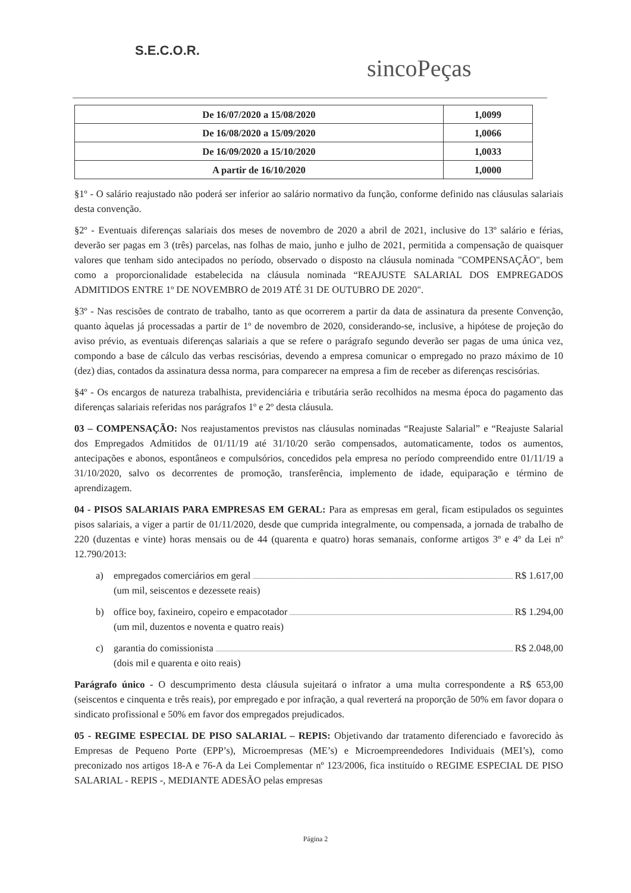S.E.C.O.R.
sincoPeças
| De 16/07/2020 a 15/08/2020 | 1,0099 |
| De 16/08/2020 a 15/09/2020 | 1,0066 |
| De 16/09/2020 a 15/10/2020 | 1,0033 |
| A partir de 16/10/2020 | 1,0000 |
§1º - O salário reajustado não poderá ser inferior ao salário normativo da função, conforme definido nas cláusulas salariais desta convenção.
§2º - Eventuais diferenças salariais dos meses de novembro de 2020 a abril de 2021, inclusive do 13º salário e férias, deverão ser pagas em 3 (três) parcelas, nas folhas de maio, junho e julho de 2021, permitida a compensação de quaisquer valores que tenham sido antecipados no período, observado o disposto na cláusula nominada "COMPENSAÇÃO", bem como a proporcionalidade estabelecida na cláusula nominada “REAJUSTE SALARIAL DOS EMPREGADOS ADMITIDOS ENTRE 1º DE NOVEMBRO de 2019 ATÉ 31 DE OUTUBRO DE 2020".
§3º - Nas rescisões de contrato de trabalho, tanto as que ocorrerem a partir da data de assinatura da presente Convenção, quanto àquelas já processadas a partir de 1º de novembro de 2020, considerando-se, inclusive, a hipótese de projeção do aviso prévio, as eventuais diferenças salariais a que se refere o parágrafo segundo deverão ser pagas de uma única vez, compondo a base de cálculo das verbas rescisórias, devendo a empresa comunicar o empregado no prazo máximo de 10 (dez) dias, contados da assinatura dessa norma, para comparecer na empresa a fim de receber as diferenças rescisórias.
§4º - Os encargos de natureza trabalhista, previdenciária e tributária serão recolhidos na mesma época do pagamento das diferenças salariais referidas nos parágrafos 1º e 2º desta cláusula.
03 – COMPENSAÇÃO: Nos reajustamentos previstos nas cláusulas nominadas “Reajuste Salarial” e “Reajuste Salarial dos Empregados Admitidos de 01/11/19 até 31/10/20 serão compensados, automaticamente, todos os aumentos, antecipações e abonos, espontâneos e compulsórios, concedidos pela empresa no período compreendido entre 01/11/19 a 31/10/2020, salvo os decorrentes de promoção, transferência, implemento de idade, equiparação e término de aprendizagem.
04 - PISOS SALARIAIS PARA EMPRESAS EM GERAL: Para as empresas em geral, ficam estipulados os seguintes pisos salariais, a viger a partir de 01/11/2020, desde que cumprida integralmente, ou compensada, a jornada de trabalho de 220 (duzentas e vinte) horas mensais ou de 44 (quarenta e quatro) horas semanais, conforme artigos 3º e 4º da Lei nº 12.790/2013:
a) empregados comerciários em geral R$ 1.617,00
(um mil, seiscentos e dezessete reais)
b) office boy, faxineiro, copeiro e empacotador R$ 1.294,00
(um mil, duzentos e noventa e quatro reais)
c) garantia do comissionista R$ 2.048,00
(dois mil e quarenta e oito reais)
Parágrafo único - O descumprimento desta cláusula sujeitará o infrator a uma multa correspondente a R$ 653,00 (seiscentos e cinquenta e três reais), por empregado e por infração, a qual reverterá na proporção de 50% em favor dopara o sindicato profissional e 50% em favor dos empregados prejudicados.
05 - REGIME ESPECIAL DE PISO SALARIAL – REPIS: Objetivando dar tratamento diferenciado e favorecido às Empresas de Pequeno Porte (EPP’s), Microempresas (ME’s) e Microempreendedores Individuais (MEI’s), como preconizado nos artigos 18-A e 76-A da Lei Complementar nº 123/2006, fica instituído o REGIME ESPECIAL DE PISO SALARIAL - REPIS -, MEDIANTE ADESÃO pelas empresas
Página 2